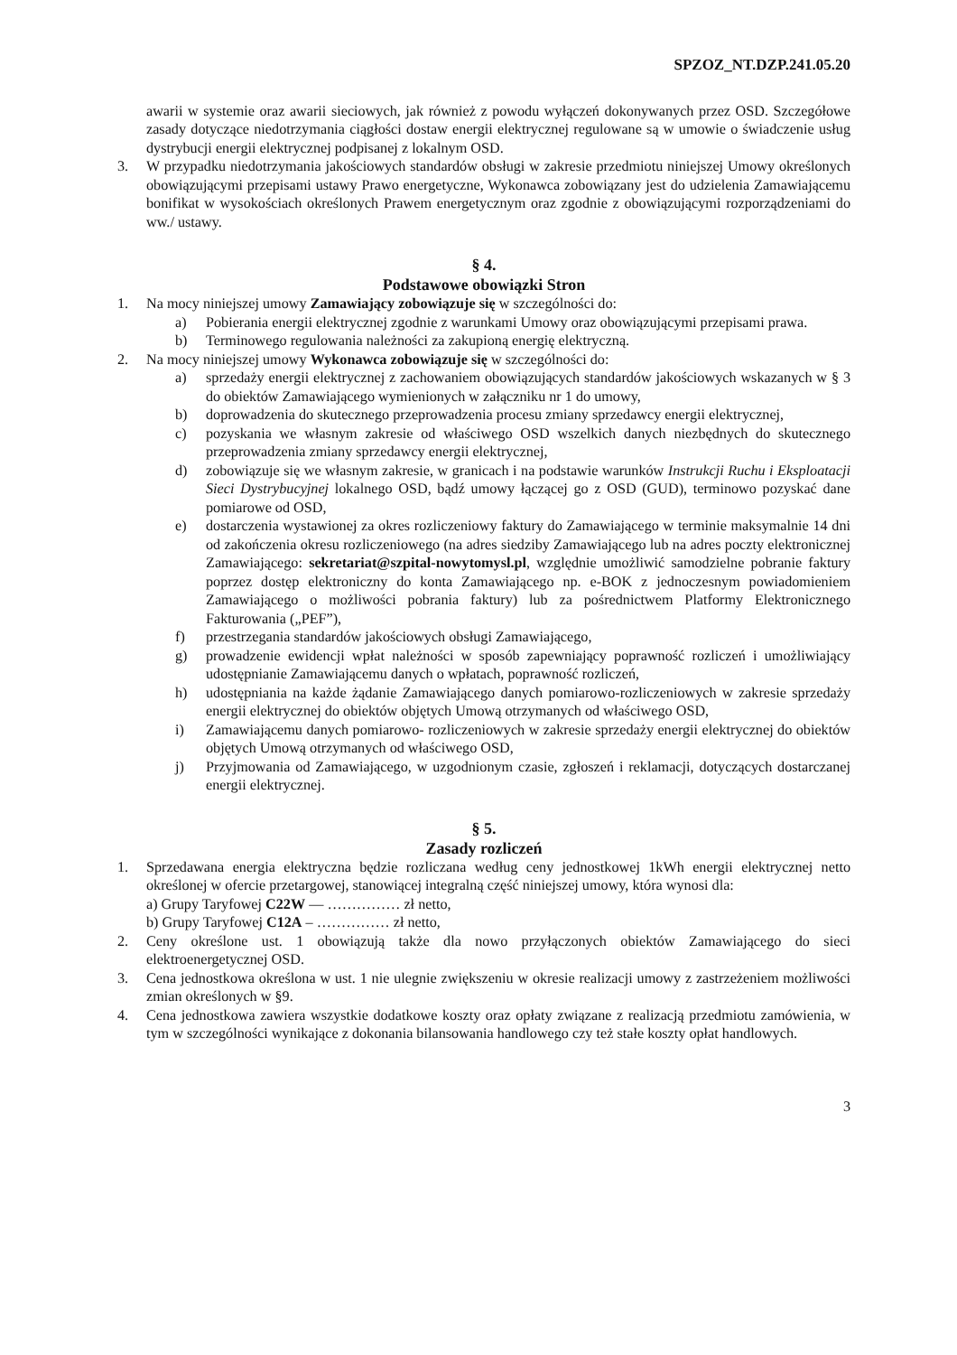SPZOZ_NT.DZP.241.05.20
awarii w systemie oraz awarii sieciowych, jak również z powodu wyłączeń dokonywanych przez OSD. Szczegółowe zasady dotyczące niedotrzymania ciągłości dostaw energii elektrycznej regulowane są w umowie o świadczenie usług dystrybucji energii elektrycznej podpisanej z lokalnym OSD.
3. W przypadku niedotrzymania jakościowych standardów obsługi w zakresie przedmiotu niniejszej Umowy określonych obowiązującymi przepisami ustawy Prawo energetyczne, Wykonawca zobowiązany jest do udzielenia Zamawiającemu bonifikat w wysokościach określonych Prawem energetycznym oraz zgodnie z obowiązującymi rozporządzeniami do ww./ ustawy.
§ 4.
Podstawowe obowiązki Stron
1. Na mocy niniejszej umowy Zamawiający zobowiązuje się w szczególności do:
a) Pobierania energii elektrycznej zgodnie z warunkami Umowy oraz obowiązującymi przepisami prawa.
b) Terminowego regulowania należności za zakupioną energię elektryczną.
2. Na mocy niniejszej umowy Wykonawca zobowiązuje się w szczególności do:
a) sprzedaży energii elektrycznej z zachowaniem obowiązujących standardów jakościowych wskazanych w § 3 do obiektów Zamawiającego wymienionych w załączniku nr 1 do umowy,
b) doprowadzenia do skutecznego przeprowadzenia procesu zmiany sprzedawcy energii elektrycznej,
c) pozyskania we własnym zakresie od właściwego OSD wszelkich danych niezbędnych do skutecznego przeprowadzenia zmiany sprzedawcy energii elektrycznej,
d) zobowiązuje się we własnym zakresie, w granicach i na podstawie warunków Instrukcji Ruchu i Eksploatacji Sieci Dystrybucyjnej lokalnego OSD, bądź umowy łączącej go z OSD (GUD), terminowo pozyskać dane pomiarowe od OSD,
e) dostarczenia wystawionej za okres rozliczeniowy faktury do Zamawiającego w terminie maksymalnie 14 dni od zakończenia okresu rozliczeniowego (na adres siedziby Zamawiającego lub na adres poczty elektronicznej Zamawiającego: sekretariat@szpital-nowytomysl.pl, względnie umożliwić samodzielne pobranie faktury poprzez dostęp elektroniczny do konta Zamawiającego np. e-BOK z jednoczesnym powiadomieniem Zamawiającego o możliwości pobrania faktury) lub za pośrednictwem Platformy Elektronicznego Fakturowania („PEF”),
f) przestrzegania standardów jakościowych obsługi Zamawiającego,
g) prowadzenie ewidencji wpłat należności w sposób zapewniający poprawność rozliczeń i umożliwiający udostępnianie Zamawiającemu danych o wpłatach, poprawność rozliczeń,
h) udostępniania na każde żądanie Zamawiającego danych pomiarowo-rozliczeniowych w zakresie sprzedaży energii elektrycznej do obiektów objętych Umową otrzymanych od właściwego OSD,
i) Zamawiającemu danych pomiarowo- rozliczeniowych w zakresie sprzedaży energii elektrycznej do obiektów objętych Umową otrzymanych od właściwego OSD,
j) Przyjmowania od Zamawiającego, w uzgodnionym czasie, zgłoszeń i reklamacji, dotyczących dostarczanej energii elektrycznej.
§ 5.
Zasady rozliczeń
1. Sprzedawana energia elektryczna będzie rozliczana według ceny jednostkowej 1kWh energii elektrycznej netto określonej w ofercie przetargowej, stanowiącej integralną część niniejszej umowy, która wynosi dla:
a) Grupy Taryfowej C22W — …………… zł netto,
b) Grupy Taryfowej C12A – …………… zł netto,
2. Ceny określone ust. 1 obowiązują także dla nowo przyłączonych obiektów Zamawiającego do sieci elektroenergetycznej OSD.
3. Cena jednostkowa określona w ust. 1 nie ulegnie zwiększeniu w okresie realizacji umowy z zastrzeżeniem możliwości zmian określonych w §9.
4. Cena jednostkowa zawiera wszystkie dodatkowe koszty oraz opłaty związane z realizacją przedmiotu zamówienia, w tym w szczególności wynikające z dokonania bilansowania handlowego czy też stałe koszty opłat handlowych.
3